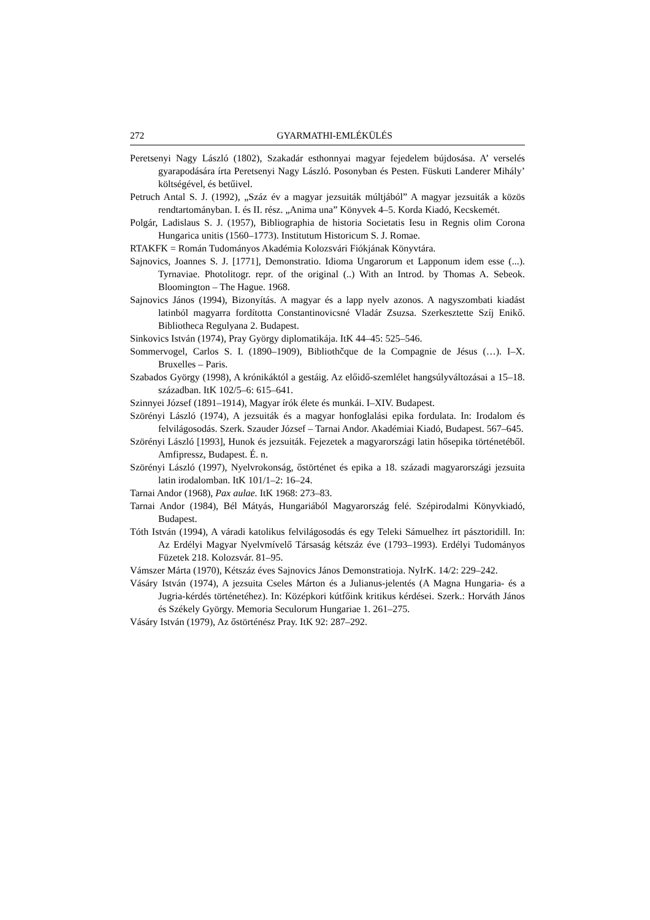272 GYARMATHI-EMLÉKÜLÉS
Peretsenyi Nagy László (1802), Szakadár esthonnyai magyar fejedelem bújdosása. A’ verselés gyarapodására írta Peretsenyi Nagy László. Posonyban és Pesten. Füskuti Landerer Mihály’ költségével, és betűivel.
Petruch Antal S. J. (1992), „Száz év a magyar jezsuiták múltjából” A magyar jezsuiták a közös rendtartományban. I. és II. rész. „Anima una” Könyvek 4–5. Korda Kiadó, Kecskemét.
Polgár, Ladislaus S. J. (1957), Bibliographia de historia Societatis Iesu in Regnis olim Corona Hungarica unitis (1560–1773). Institutum Historicum S. J. Romae.
RTAKFK = Román Tudományos Akadémia Kolozsvári Fiókjának Könyvtára.
Sajnovics, Joannes S. J. [1771], Demonstratio. Idioma Ungarorum et Lapponum idem esse (...). Tyrnaviae. Photolitogr. repr. of the original (..) With an Introd. by Thomas A. Sebeok. Bloomington – The Hague. 1968.
Sajnovics János (1994), Bizonyítás. A magyar és a lapp nyelv azonos. A nagyszombati kiadást latinból magyarra fordította Constantinovicsné Vladár Zsuzsa. Szerkesztette Szíj Enikő. Bibliotheca Regulyana 2. Budapest.
Sinkovics István (1974), Pray György diplomatikája. ItK 44–45: 525–546.
Sommervogel, Carlos S. I. (1890–1909), Bibliothčque de la Compagnie de Jésus (…). I–X. Bruxelles – Paris.
Szabados György (1998), A krónikáktól a gestáig. Az előidő-szemlélet hangsúlyváltozásai a 15–18. században. ItK 102/5–6: 615–641.
Szinnyei József (1891–1914), Magyar írók élete és munkái. I–XIV. Budapest.
Szörényi László (1974), A jezsuiták és a magyar honfoglalási epika fordulata. In: Irodalom és felvilágosodás. Szerk. Szauder József – Tarnai Andor. Akadémiai Kiadó, Budapest. 567–645.
Szörényi László [1993], Hunok és jezsuiták. Fejezetek a magyarországi latin hősepika történetéből. Amfipressz, Budapest. É. n.
Szörényi László (1997), Nyelvrokonság, őstörténet és epika a 18. századi magyarországi jezsuita latin irodalomban. ItK 101/1–2: 16–24.
Tarnai Andor (1968), Pax aulae. ItK 1968: 273–83.
Tarnai Andor (1984), Bél Mátyás, Hungariából Magyarország felé. Szépirodalmi Könyvkiadó, Budapest.
Tóth István (1994), A váradi katolikus felvilágosodás és egy Teleki Sámuelhez írt pásztoridill. In: Az Erdélyi Magyar Nyelvmívelő Társaság kétszáz éve (1793–1993). Erdélyi Tudományos Füzetek 218. Kolozsvár. 81–95.
Vámszer Márta (1970), Kétszáz éves Sajnovics János Demonstratioja. NyIrK. 14/2: 229–242.
Vásáry István (1974), A jezsuita Cseles Márton és a Julianus-jelentés (A Magna Hungaria- és a Jugria-kérdés történetéhez). In: Középkori kútfőink kritikus kérdései. Szerk.: Horváth János és Székely György. Memoria Seculorum Hungariae 1. 261–275.
Vásáry István (1979), Az őstörténész Pray. ItK 92: 287–292.